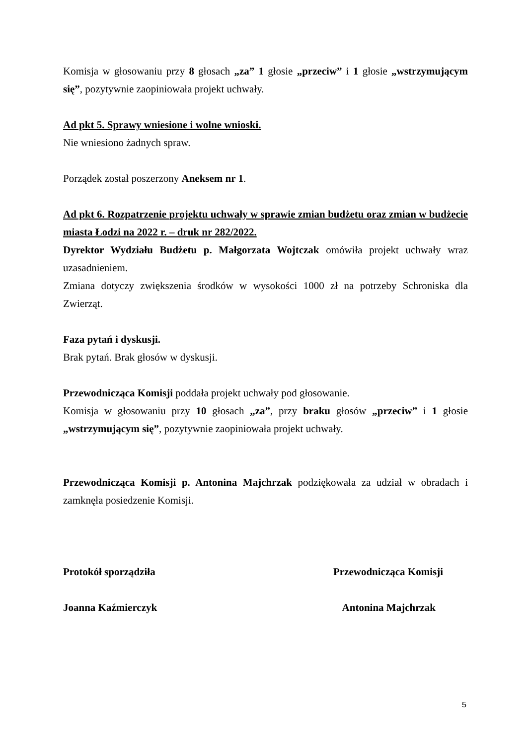Komisja w głosowaniu przy 8 głosach „za” 1 głosie „przeciw” i 1 głosie „wstrzymującym się”, pozytywnie zaopiniowała projekt uchwały.
Ad pkt 5. Sprawy wniesione i wolne wnioski.
Nie wniesiono żadnych spraw.
Porządek został poszerzony Aneksem nr 1.
Ad pkt 6. Rozpatrzenie projektu uchwały w sprawie zmian budżetu oraz zmian w budżecie miasta Łodzi na 2022 r. – druk nr 282/2022.
Dyrektor Wydziału Budżetu p. Małgorzata Wojtczak omówiła projekt uchwały wraz uzasadnieniem.
Zmiana dotyczy zwiększenia środków w wysokości 1000 zł na potrzeby Schroniska dla Zwierząt.
Faza pytań i dyskusji.
Brak pytań. Brak głosów w dyskusji.
Przewodnicząca Komisji poddała projekt uchwały pod głosowanie.
Komisja w głosowaniu przy 10 głosach „za”, przy braku głosów „przeciw” i 1 głosie „wstrzymującym się”, pozytywnie zaopiniowała projekt uchwały.
Przewodnicząca Komisji p. Antonina Majchrzak podziękowała za udział w obradach i zamknęła posiedzenie Komisji.
Protokół sporządziła Przewodnicząca Komisji
Joanna Kaźmierczyk Antonina Majchrzak
5